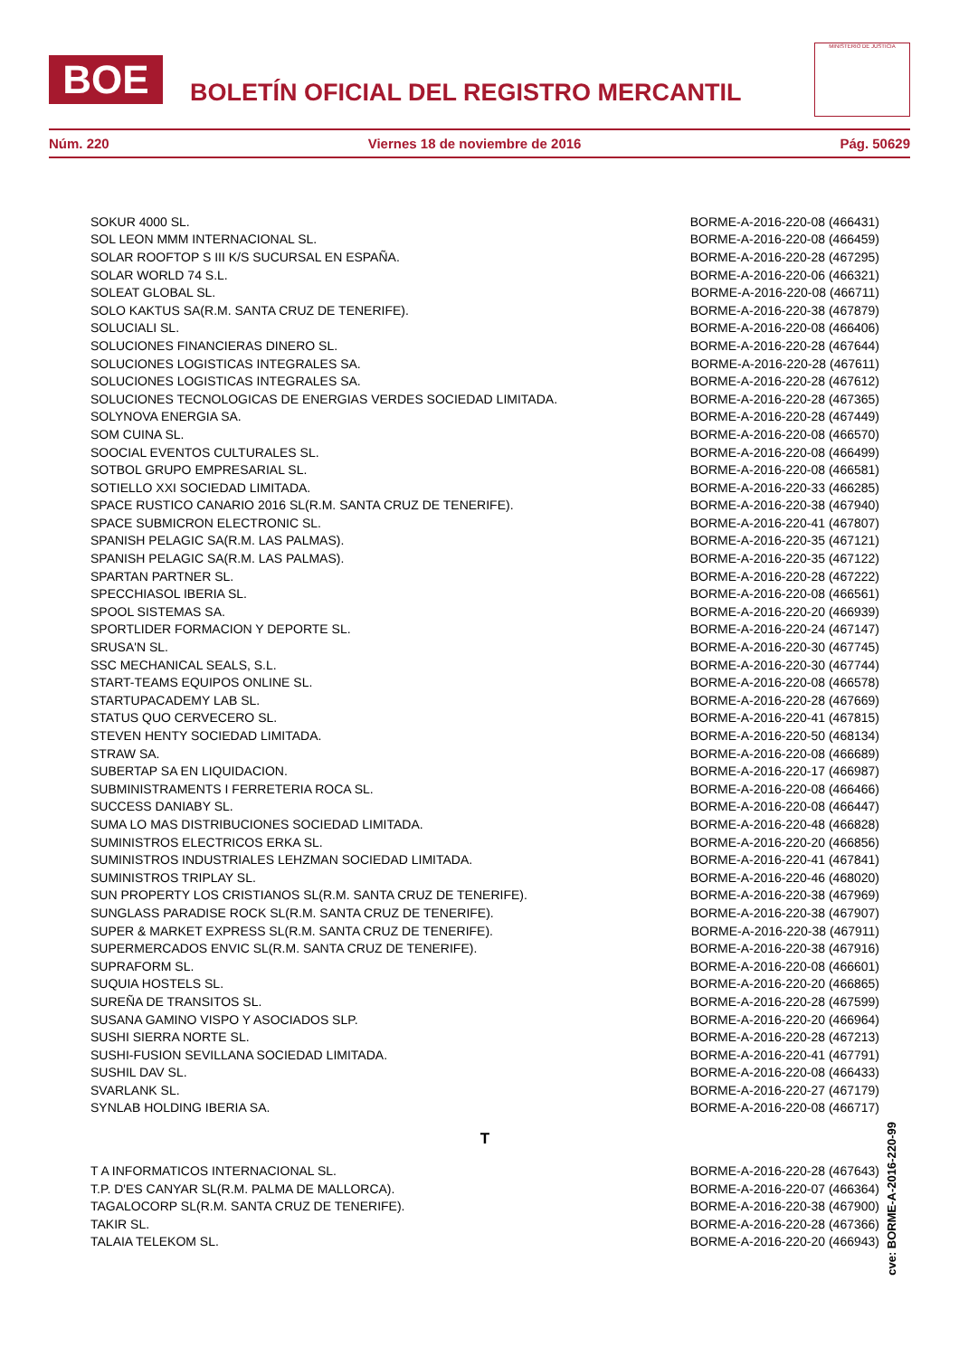BOE
BOLETÍN OFICIAL DEL REGISTRO MERCANTIL
MINISTERIO DE JUSTICIA
Núm. 220 Viernes 18 de noviembre de 2016 Pág. 50629
| SOKUR 4000 SL. | BORME-A-2016-220-08 (466431) |
| SOL LEON MMM INTERNACIONAL SL. | BORME-A-2016-220-08 (466459) |
| SOLAR ROOFTOP S III K/S SUCURSAL EN ESPAÑA. | BORME-A-2016-220-28 (467295) |
| SOLAR WORLD 74 S.L. | BORME-A-2016-220-06 (466321) |
| SOLEAT GLOBAL SL. | BORME-A-2016-220-08 (466711) |
| SOLO KAKTUS SA(R.M. SANTA CRUZ DE TENERIFE). | BORME-A-2016-220-38 (467879) |
| SOLUCIALI SL. | BORME-A-2016-220-08 (466406) |
| SOLUCIONES FINANCIERAS DINERO SL. | BORME-A-2016-220-28 (467644) |
| SOLUCIONES LOGISTICAS INTEGRALES SA. | BORME-A-2016-220-28 (467611) |
| SOLUCIONES LOGISTICAS INTEGRALES SA. | BORME-A-2016-220-28 (467612) |
| SOLUCIONES TECNOLOGICAS DE ENERGIAS VERDES SOCIEDAD LIMITADA. | BORME-A-2016-220-28 (467365) |
| SOLYNOVA ENERGIA SA. | BORME-A-2016-220-28 (467449) |
| SOM CUINA SL. | BORME-A-2016-220-08 (466570) |
| SOOCIAL EVENTOS CULTURALES SL. | BORME-A-2016-220-08 (466499) |
| SOTBOL GRUPO EMPRESARIAL SL. | BORME-A-2016-220-08 (466581) |
| SOTIELLO XXI SOCIEDAD LIMITADA. | BORME-A-2016-220-33 (466285) |
| SPACE RUSTICO CANARIO 2016 SL(R.M. SANTA CRUZ DE TENERIFE). | BORME-A-2016-220-38 (467940) |
| SPACE SUBMICRON ELECTRONIC SL. | BORME-A-2016-220-41 (467807) |
| SPANISH PELAGIC SA(R.M. LAS PALMAS). | BORME-A-2016-220-35 (467121) |
| SPANISH PELAGIC SA(R.M. LAS PALMAS). | BORME-A-2016-220-35 (467122) |
| SPARTAN PARTNER SL. | BORME-A-2016-220-28 (467222) |
| SPECCHIASOL IBERIA SL. | BORME-A-2016-220-08 (466561) |
| SPOOL SISTEMAS SA. | BORME-A-2016-220-20 (466939) |
| SPORTLIDER FORMACION Y DEPORTE SL. | BORME-A-2016-220-24 (467147) |
| SRUSA'N SL. | BORME-A-2016-220-30 (467745) |
| SSC MECHANICAL SEALS, S.L. | BORME-A-2016-220-30 (467744) |
| START-TEAMS EQUIPOS ONLINE SL. | BORME-A-2016-220-08 (466578) |
| STARTUPACADEMY LAB SL. | BORME-A-2016-220-28 (467669) |
| STATUS QUO CERVECERO SL. | BORME-A-2016-220-41 (467815) |
| STEVEN HENTY SOCIEDAD LIMITADA. | BORME-A-2016-220-50 (468134) |
| STRAW SA. | BORME-A-2016-220-08 (466689) |
| SUBERTAP SA EN LIQUIDACION. | BORME-A-2016-220-17 (466987) |
| SUBMINISTRAMENTS I FERRETERIA ROCA SL. | BORME-A-2016-220-08 (466466) |
| SUCCESS DANIABY SL. | BORME-A-2016-220-08 (466447) |
| SUMA LO MAS DISTRIBUCIONES SOCIEDAD LIMITADA. | BORME-A-2016-220-48 (466828) |
| SUMINISTROS ELECTRICOS ERKA SL. | BORME-A-2016-220-20 (466856) |
| SUMINISTROS INDUSTRIALES LEHZMAN SOCIEDAD LIMITADA. | BORME-A-2016-220-41 (467841) |
| SUMINISTROS TRIPLAY SL. | BORME-A-2016-220-46 (468020) |
| SUN PROPERTY LOS CRISTIANOS SL(R.M. SANTA CRUZ DE TENERIFE). | BORME-A-2016-220-38 (467969) |
| SUNGLASS PARADISE ROCK SL(R.M. SANTA CRUZ DE TENERIFE). | BORME-A-2016-220-38 (467907) |
| SUPER & MARKET EXPRESS SL(R.M. SANTA CRUZ DE TENERIFE). | BORME-A-2016-220-38 (467911) |
| SUPERMERCADOS ENVIC SL(R.M. SANTA CRUZ DE TENERIFE). | BORME-A-2016-220-38 (467916) |
| SUPRAFORM SL. | BORME-A-2016-220-08 (466601) |
| SUQUIA HOSTELS SL. | BORME-A-2016-220-20 (466865) |
| SUREÑA DE TRANSITOS SL. | BORME-A-2016-220-28 (467599) |
| SUSANA GAMINO VISPO Y ASOCIADOS SLP. | BORME-A-2016-220-20 (466964) |
| SUSHI SIERRA NORTE SL. | BORME-A-2016-220-28 (467213) |
| SUSHI-FUSION SEVILLANA SOCIEDAD LIMITADA. | BORME-A-2016-220-41 (467791) |
| SUSHIL DAV SL. | BORME-A-2016-220-08 (466433) |
| SVARLANK SL. | BORME-A-2016-220-27 (467179) |
| SYNLAB HOLDING IBERIA SA. | BORME-A-2016-220-08 (466717) |
| T | |
| T A INFORMATICOS INTERNACIONAL SL. | BORME-A-2016-220-28 (467643) |
| T.P. D'ES CANYAR SL(R.M. PALMA DE MALLORCA). | BORME-A-2016-220-07 (466364) |
| TAGALOCORP SL(R.M. SANTA CRUZ DE TENERIFE). | BORME-A-2016-220-38 (467900) |
| TAKIR SL. | BORME-A-2016-220-28 (467366) |
| TALAIA TELEKOM SL. | BORME-A-2016-220-20 (466943) |
cve: BORME-A-2016-220-99